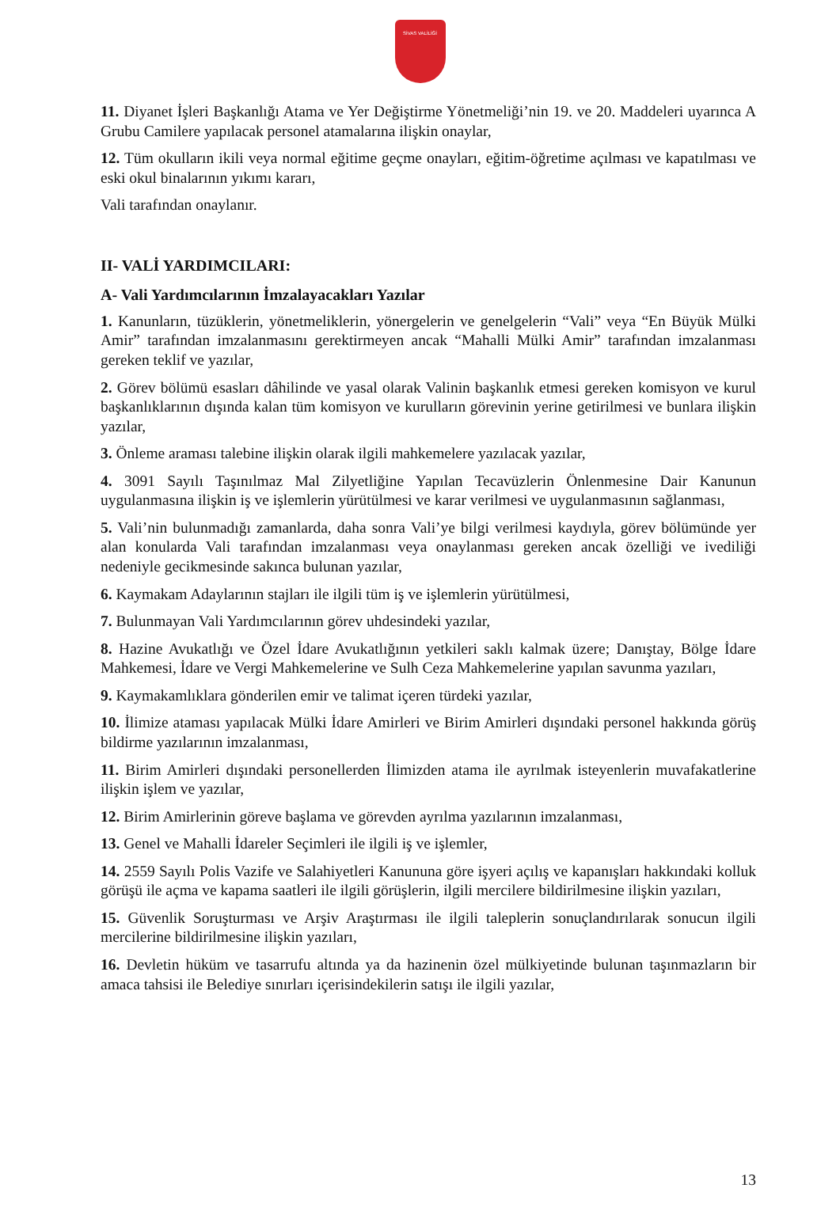SİVAS VALİLİĞİ
11. Diyanet İşleri Başkanlığı Atama ve Yer Değiştirme Yönetmeliği’nin 19. ve 20. Maddeleri uyarınca A Grubu Camilere yapılacak personel atamalarına ilişkin onaylar,
12. Tüm okulların ikili veya normal eğitime geçme onayları, eğitim-öğretime açılması ve kapatılması ve eski okul binalarının yıkımı kararı,
Vali tarafından onaylanır.
II- VALİ YARDIMCILARI:
A- Vali Yardımcılarının İmzalayacakları Yazılar
1. Kanunların, tüzüklerin, yönetmeliklerin, yönergelerin ve genelgelerin “Vali” veya “En Büyük Mülki Amir” tarafından imzalanmasını gerektirmeyen ancak “Mahalli Mülki Amir” tarafından imzalanması gereken teklif ve yazılar,
2. Görev bölümü esasları dâhilinde ve yasal olarak Valinin başkanlık etmesi gereken komisyon ve kurul başkanlıklarının dışında kalan tüm komisyon ve kurulların görevinin yerine getirilmesi ve bunlara ilişkin yazılar,
3. Önleme araması talebine ilişkin olarak ilgili mahkemelere yazılacak yazılar,
4. 3091 Sayılı Taşınılmaz Mal Zilyetliğine Yapılan Tecavüzlerin Önlenmesine Dair Kanunun uygulanmasına ilişkin iş ve işlemlerin yürütülmesi ve karar verilmesi ve uygulanmasının sağlanması,
5. Vali’nin bulunmadığı zamanlarda, daha sonra Vali’ye bilgi verilmesi kaydıyla, görev bölümünde yer alan konularda Vali tarafından imzalanması veya onaylanması gereken ancak özelliği ve ivediliği nedeniyle gecikmesinde sakınca bulunan yazılar,
6. Kaymakam Adaylarının stajları ile ilgili tüm iş ve işlemlerin yürütülmesi,
7. Bulunmayan Vali Yardımcılarının görev uhdesindeki yazılar,
8. Hazine Avukatlığı ve Özel İdare Avukatlığının yetkileri saklı kalmak üzere; Danıştay, Bölge İdare Mahkemesi, İdare ve Vergi Mahkemelerine ve Sulh Ceza Mahkemelerine yapılan savunma yazıları,
9. Kaymakamlıklara gönderilen emir ve talimat içeren türdeki yazılar,
10. İlimize ataması yapılacak Mülki İdare Amirleri ve Birim Amirleri dışındaki personel hakkında görüş bildirme yazılarının imzalanması,
11. Birim Amirleri dışındaki personellerden İlimizden atama ile ayrılmak isteyenlerin muvafakatlerine ilişkin işlem ve yazılar,
12. Birim Amirlerinin göreve başlama ve görevden ayrılma yazılarının imzalanması,
13. Genel ve Mahalli İdareler Seçimleri ile ilgili iş ve işlemler,
14. 2559 Sayılı Polis Vazife ve Salahiyetleri Kanununa göre işyeri açılış ve kapanışları hakkındaki kolluk görüşü ile açma ve kapama saatleri ile ilgili görüşlerin, ilgili mercilere bildirilmesine ilişkin yazıları,
15. Güvenlik Soruşturması ve Arşiv Araştırması ile ilgili taleplerin sonuçlandırılarak sonucun ilgili mercilerine bildirilmesine ilişkin yazıları,
16. Devletin hüküm ve tasarrufu altında ya da hazinenin özel mülkiyetinde bulunan taşınmazların bir amaca tahsisi ile Belediye sınırları içerisindekilerin satışı ile ilgili yazılar,
13